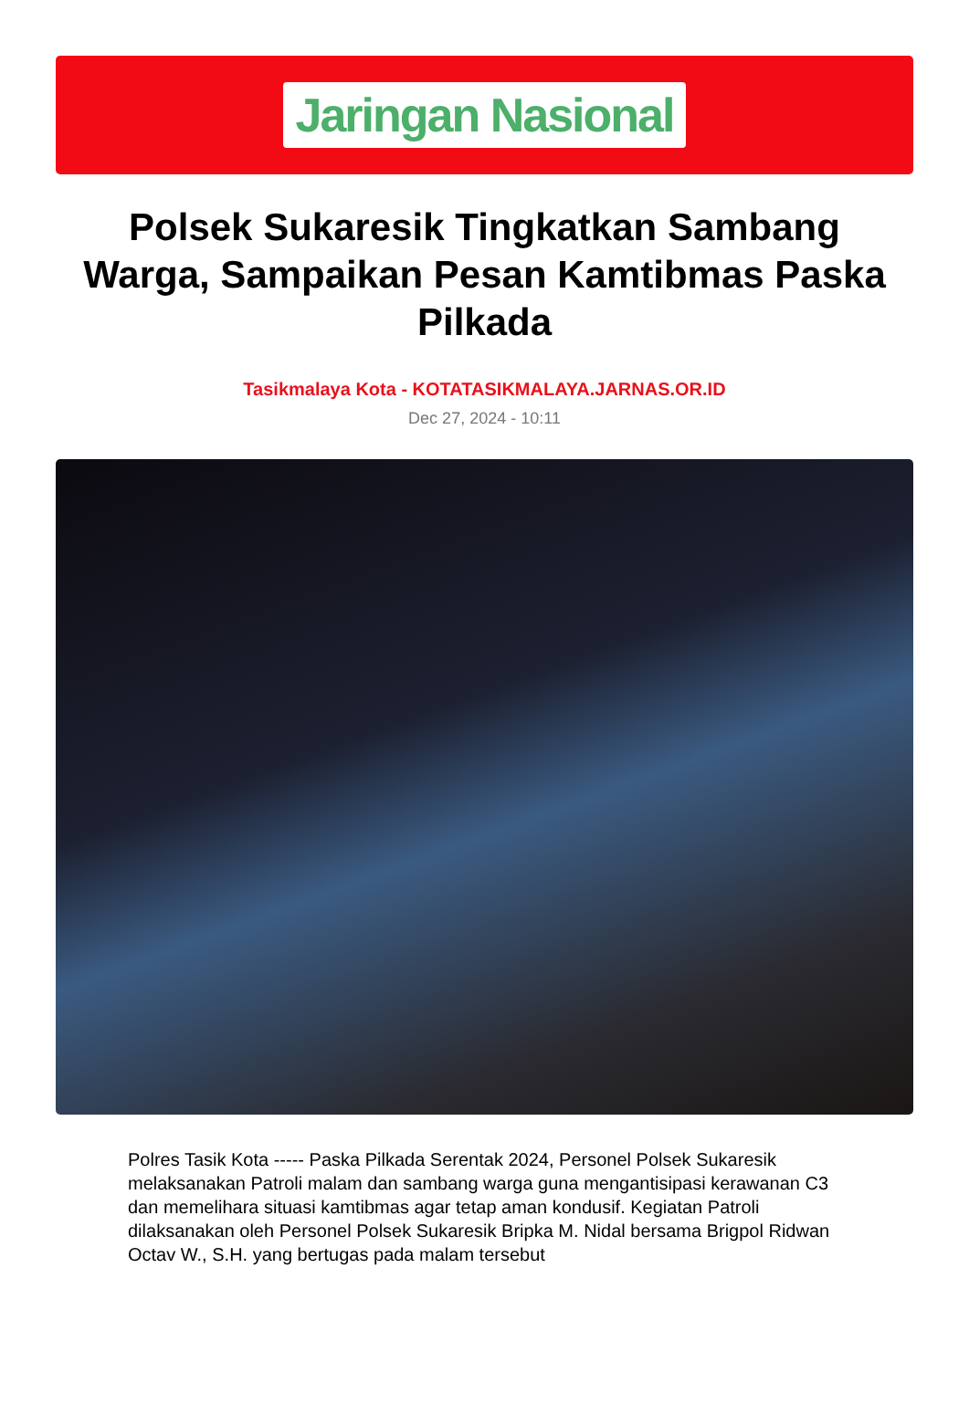Jaringan Nasional
Polsek Sukaresik Tingkatkan Sambang Warga, Sampaikan Pesan Kamtibmas Paska Pilkada
Tasikmalaya Kota - KOTATASIKMALAYA.JARNAS.OR.ID
Dec 27, 2024 - 10:11
Polres Tasik Kota ----- Paska Pilkada Serentak 2024, Personel Polsek Sukaresik melaksanakan Patroli malam dan sambang warga guna mengantisipasi kerawanan C3 dan memelihara situasi kamtibmas agar tetap aman kondusif. Kegiatan Patroli dilaksanakan oleh Personel Polsek Sukaresik Bripka M. Nidal bersama Brigpol Ridwan Octav W., S.H. yang bertugas pada malam tersebut